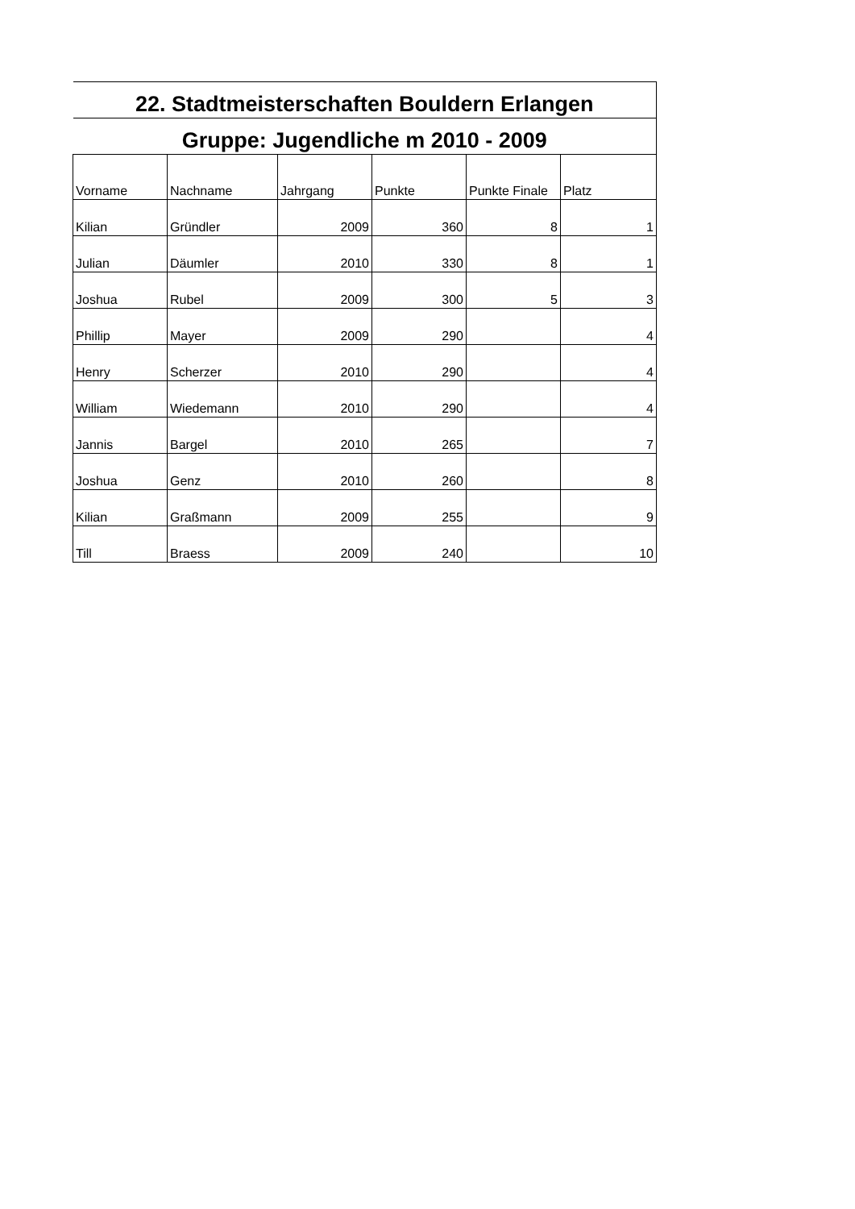| 22. Stadtmeisterschaften Bouldern Erlangen | | | | | |
| Gruppe: Jugendliche m 2010 - 2009 | | | | | |
| Vorname | Nachname | Jahrgang | Punkte | Punkte Finale | Platz |
| Kilian | Gründler | 2009 | 360 | 8 | 1 |
| Julian | Däumler | 2010 | 330 | 8 | 1 |
| Joshua | Rubel | 2009 | 300 | 5 | 3 |
| Phillip | Mayer | 2009 | 290 | | 4 |
| Henry | Scherzer | 2010 | 290 | | 4 |
| William | Wiedemann | 2010 | 290 | | 4 |
| Jannis | Bargel | 2010 | 265 | | 7 |
| Joshua | Genz | 2010 | 260 | | 8 |
| Kilian | Graßmann | 2009 | 255 | | 9 |
| Till | Braess | 2009 | 240 | | 10 |